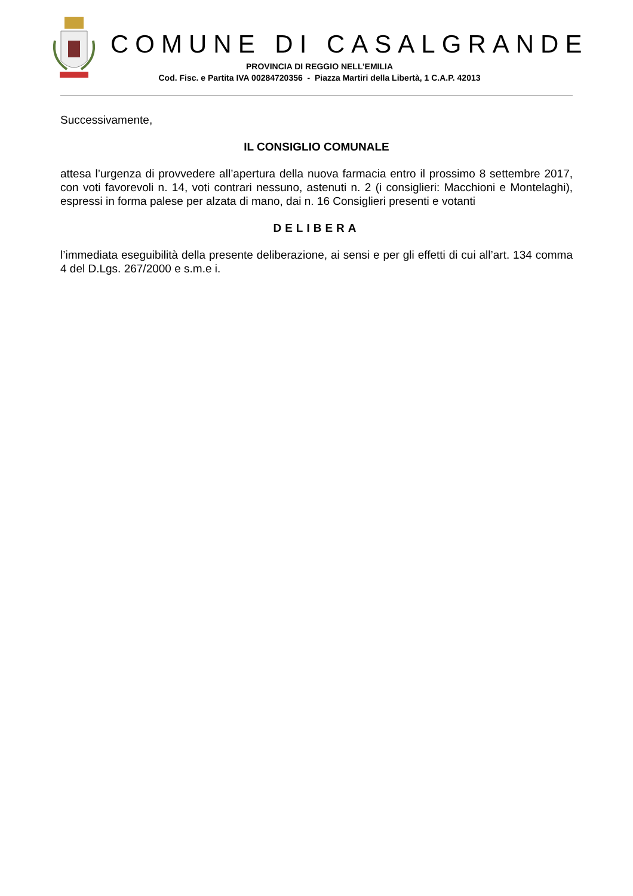COMUNE DI CASALGRANDE
PROVINCIA DI REGGIO NELL’EMILIA
Cod. Fisc. e Partita IVA 00284720356 - Piazza Martiri della Libertà, 1 C.A.P. 42013
Successivamente,
IL CONSIGLIO COMUNALE
attesa l’urgenza di provvedere all’apertura della nuova farmacia entro il prossimo 8 settembre 2017, con voti favorevoli n. 14, voti contrari nessuno, astenuti n. 2 (i consiglieri: Macchioni e Montelaghi), espressi in forma palese per alzata di mano, dai n. 16 Consiglieri presenti e votanti
DELIBERA
l’immediata eseguibilità della presente deliberazione, ai sensi e per gli effetti di cui all’art. 134 comma 4 del D.Lgs. 267/2000 e s.m.e i.